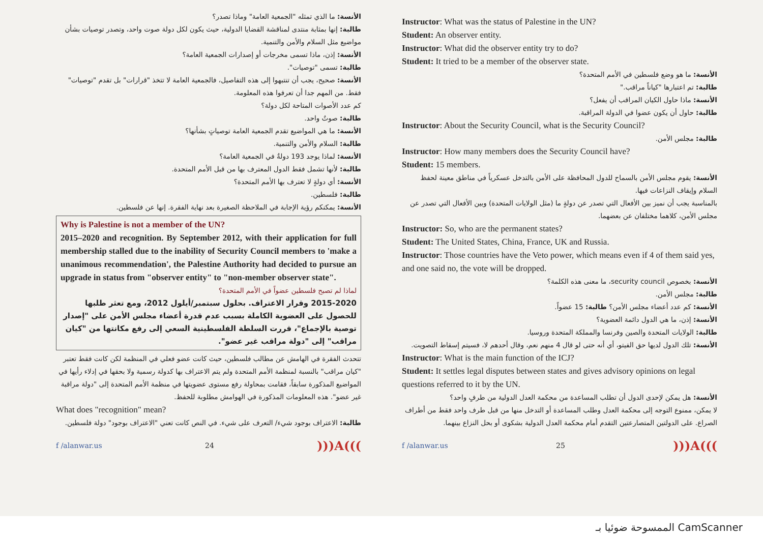الأنسة: ما الذي تمثله "الجمعية العامة" وماذا تصدر؟
طالبة: إنها بمثابة منتدى لمناقشة القضايا الدولية، حيث يكون لكل دولة صوت واحد، وتصدر توصيات بشأن مواضيع مثل السلام والأمن والتنمية.
الأنسة: إذن، ماذا تسمى مخرجات أو إصدارات الجمعية العامة؟
طالبة: تسمى "توصيات".
الأنسة: صحيح، يجب أن تنتبهوا إلى هذه التفاصيل، فالجمعية العامة لا تتخذ "قرارات" بل تقدم "توصيات" فقط. من المهم جدا أن تعرفوا هذه المعلومة.
كم عدد الأصوات المتاحة لكل دولة؟
طالبة: صوتٌ واحد.
الأنسة: ما هي المواضيع تقدم الجمعية العامة توصياتٍ بشأنها؟
طالبة: السلام والأمن والتنمية.
الأنسة: لماذا يوجد 193 دولةٌ في الجمعية العامة؟
طالبة: لأنها تشمل فقط الدول المعترف بها من قبل الأمم المتحدة.
الأنسة: أي دولةٍ لا تعترف بها الأمم المتحدة؟
طالبة: فلسطين.
الأنسة: يمكنكم رؤية الإجابة في الملاحظة الصغيرة بعد نهاية الفقرة. إنها عن فلسطين.
Why is Palestine is not a member of the UN?
2015–2020 and recognition. By September 2012, with their application for full membership stalled due to the inability of Security Council members to 'make a unanimous recommendation', the Palestine Authority had decided to pursue an upgrade in status from "observer entity" to "non-member observer state".
لماذا لم تصبح فلسطين عضواً في الأمم المتحدة؟
2015-2020 وقرار الاعتراف. بحلول سبتمبر/أيلول 2012، ومع تعثر طلبها للحصول على العضوية الكاملة بسبب عدم قدرة أعضاء مجلس الأمن على "إصدار توصية بالإجماع"، قررت السلطة الفلسطينية السعي إلى رفع مكانتها من "كيان مراقب" إلى "دولة مراقب غير عضو".
تتحدث الفقرة في الهامش عن مطالب فلسطين، حيث كانت عضو فعلي في المنظمة لكن كانت فقط تعتبر "كيان مراقب" بالنسبة لمنظمة الأمم المتحدة ولم يتم الاعتراف بها كدولة رسمية ولا بحقها في إدلاء رأيها في المواضيع المذكورة سابقاً، فقامت بمحاولة رفع مستوى عضويتها في منظمة الأمم المتحدة إلى "دولة مراقبة غير عضو". هذه المعلومات المذكورة في الهوامش مطلوبة للحفظ.
What does "recognition" mean?
طالبة: الاعتراف بوجود شيء/ التعرف على شيء. في النص كانت تعني "الاعتراف بوجود" دولة فلسطين.
f /alanwar.us 24)))A(((
Instructor: What was the status of Palestine in the UN?
Student: An observer entity.
Instructor: What did the observer entity try to do?
Student: It tried to be a member of the observer state.
الأنسة: ما هو وضع فلسطين في الأمم المتحدة؟
طالبة: تم اعتبارها "كياناً مراقب."
الأنسة: ماذا حاول الكيان المراقب أن يفعل؟
طالبة: حاول أن يكون عضوا في الدولة المراقبة.
Instructor: About the Security Council, what is the Security Council?
طالبة: مجلس الأمن.
Instructor: How many members does the Security Council have?
Student: 15 members.
الأنسة: يقوم مجلس الأمن بالسماح للدول المحافظة على الأمن بالتدخل عسكرياً في مناطق معينة لحفظ السلام وإيقاف النزاعات فيها.
بالمناسبة يجب أن نميز بين الأفعال التي تصدر عن دولةٍ ما (مثل الولايات المتحدة) وبين الأفعال التي تصدر عن مجلس الأمن، كلاهما مختلفان عن بعضهما.
Instructor: So, who are the permanent states?
Student: The United States, China, France, UK and Russia.
Instructor: Those countries have the Veto power, which means even if 4 of them said yes, and one said no, the vote will be dropped.
الأنسة: بخصوص security council، ما معنى هذه الكلمة؟
طالبة: مجلس الأمن.
الأنسة: كم عدد أعضاء مجلس الأمن؟ طالبة: 15 عضواً.
الأنسة: إذن، ما هي الدول دائمة العضوية؟
طالبة: الولايات المتحدة والصين وفرنسا والمملكة المتحدة وروسيا.
الأنسة: تلك الدول لديها حق الفيتو، أي أنه حتى لو قال 4 منهم نعم، وقال أحدهم لا، فسيتم إسقاط التصويت.
Instructor: What is the main function of the ICJ?
Student: It settles legal disputes between states and gives advisory opinions on legal questions referred to it by the UN.
الأنسة: هل يمكن لإحدى الدول أن تطلب المساعدة من محكمة العدل الدولية من طرفٍ واحد؟
لا يمكن، ممنوع التوجه إلى محكمة العدل وطلب المساعدة أو التدخل منها من قبل طرف واحد فقط من أطراف الصراع. على الدولتين المتصارعتين التقدم أمام محكمة العدل الدولية بشكوى أو بحل النزاع بينهما.
f /alanwar.us 25)))A(((
الممسوحة ضوئيا بـ CamScanner